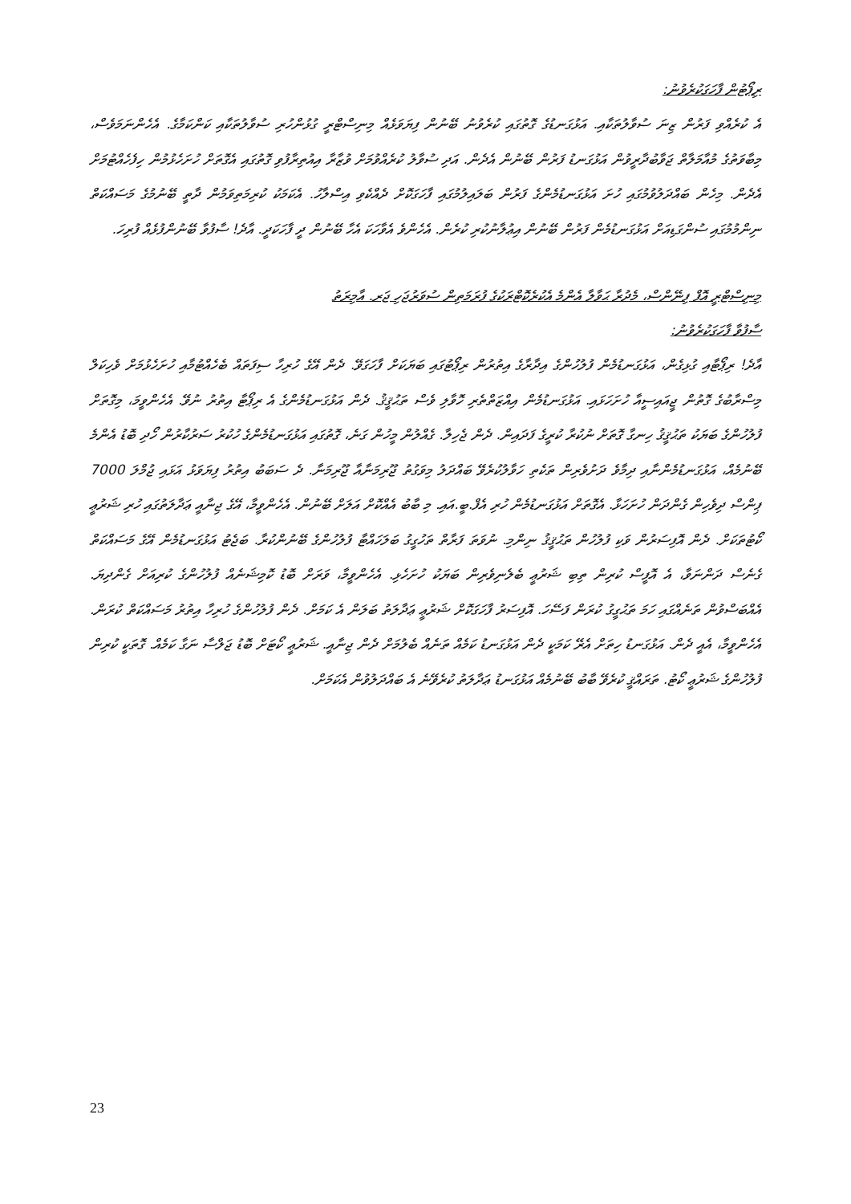ރިޕޯޓުން ފާހަގަކުރެވުނު:
އެ ކުރެއްވި ފަރުން ޒިނަ ސުވާލުތަކާއި. އަޅުގަނޑުގެ ގޮތުގައި ކުރެވުނު ބޭނުން ފިޔަވަޅެއް މިނިސްޓްރީ ގުޅުންހުރި ސުވާލުތަކާއި ކަންކަމާގެ. އެހެންނަމަވެސް، މިބާވަތުގެ މުއާމަލާތް ޖަވާބުދާރީވުން އަޅުގަނޑު ފަރުން ބޭނުން އެދެން. އަދި ސުވާލު ކުރެއްވުމަށް ވުޒާރާ އިއުތިރާފުވި ގޮތުގައި އެގޮތަށް ހުށަހެޅުމުން ހިފެހެއްޓުމަށް އެދެން. މިހެން ބައްދަލުވުމުގައި ހުށަ އަޅުގަނޑުމެންގެ ފަރުން ބަލައިލުމުގައި ފާހަގަކޮށް ދެއްކެވި އިސްލާހު. އެކަމަކު ކުރިމަތިވަމުން ދާތީ ބޭނުމުގެ މަސައްކަތް ނިންމުމުގައި ސުންގަޑިއަށް އަޅުގަނޑުމެން ފަރުން ބޭނުން އިޢުލާނުކުރި ކުރެން. އެހެންވެ އެވާހަކަ އެހާ ބޭނުން ދީ ފާހަކަދީ. އާދެ! ސާފުވާ ބޭނުންފުޅެއް ފުރިހަ.
މިނިސްޓްރީ އޮފް ފިނޭންސް، މެދުރާ ޙަވާލާ އެންމެ އެކުރެކޮޓްރަކުގެ ފުރަމަތިން ސުވަރުޖަހި ޖަރ. އާމިރަތު
ސާފުވާ ފާހަގަކުރެވުނު:
އާދެ! ރިޕޯޓާއި ގުޅިގެން، އަޅުގަނޑުމެން ފުލުހުންގެ އިދާރާގެ އިތުރުން ރިޕޯޓުގައި ބަޔަކަށް ފާހަގަވޭ. ދެން އޭގެ ހުރިހާ ސިފަތައް ބެހެއްޓުމާއި ހުށަހެޅުމަށް ވެހިކަލް މިސްރާބުގެ ގޮތުން ޖީއައިސީއާ ހުށަހަޅައި. އަޅުގަނޑުމެން އިއްޒަތްތެރި ހޮވާލި ވެސް ތަޙުޤީޤު. ދެން އަޅުގަނޑުމެންގެ އެ ރިޕޯޓާ އިތުރު ނުވޭ. އެހެންވީމަ، މިގޮތަށް ފުލުހުންގެ ބަޔަކު ތަޙުޤީޤު ހިނގާ ގޮތަށް ނުކުރާ ކުރީގެ ފަދައިން. ދެން ޖެހިލާ. ގެއްލުން މީހުން ގަނެ، ގޮތުގައި އަޅުގަނޑުމެންގެ ހުކުރު ސަރުކާރުން ހޯދި ބޮޑު އެންމެ ބޭނުމެއް، އަޅުގަނޑުމެންނާއި ދިމާވެ ދަށުވެރިން ތަކެތި ހަވާލުކުރެވޭ ބައްދަލު މިވަގުތު ޖޫރިމަނާއާ ޖޫރިމަނާ. ދެ ސަބަބު އިތުރު ފިޔަވަޅު އަޅައި ޖުމްލަ 7000 ޕިންސް ދިވެހިން ގެންދަން ހުށަހަޅާ. އެގޮތަށް އަޅުގަނޑުމެން ހުރި އެފް.ބީ.އައި. މި ބާބު އެއްކޮށް އަލަށް ބޭނުން. އެހެންވީމާ، އޭގެ ޖިނާއީ ޢަދާލަތުގައި ހުރި ޝަރުޢީ ކޯޓުތަކަށް. ދެން އޮފިސަރުން ވަކި ފުލުހުން ތަޙުޤީޤު ނިންމި. ނުވަތަ ފަރާތް ތަހުގީގު ބަލަހައްޓާ ފުލުހުންގެ ބޭނުންކުރާ. ބަޖެޓު އަޅުގަނޑުމެން އޭގެ މަސައްކަތް ގެނެސް ދަންނަވާ، އެ އޮފީސް ކުރިން ތިބި ޝަރުޢީ ބެލެނިވެރިން ބަޔަކު ހުށަހެޅި. އެހެންވީމާ، ވަރަށް ބޮޑު ކޮމިޝަނެއް ފުލުހުންގެ ކުރިއަށް ގެންދިޔަ. އެއްބަސްވުން ތަނެއްގައި ހަމަ ތަޙުގީގު ކުރަން ފަސޭހަ. އޮފިސަރު ފާހަގަކޮށް ޝަރުޢީ ޢަދާލަތު ބަލަން އެ ކަމަށް. ދެން ފުލުހުންގެ ހުރިހާ އިތުރު މަސައްކަތް ކުރަން. އެހެންވީމާ، އެއީ ދެން. އަޅުގަނޑު ހިތަށް އެރޭ ކަމަކީ ދެން އަޅުގަނޑު ކަމެއް ތަނެއް ބެލުމަށް ދެން ޖިނާއީ. ޝަރުޢީ ކޯޓަށް ބޮޑު ޖަލްސާ ނަގާ ކަމެއް. ގޮތަކީ ކުރިން ފުލުހުންގެ ޝަރުޢީ ކޯޓު. ތަރައްޤީ ކުރެވޭ ބާބު ބޭނުމެއް އަޅުގަނޑު ޢަދާލަތު ކުރެވޭނެ އެ ބައްދަލުވުން އެކަމަށް.
23